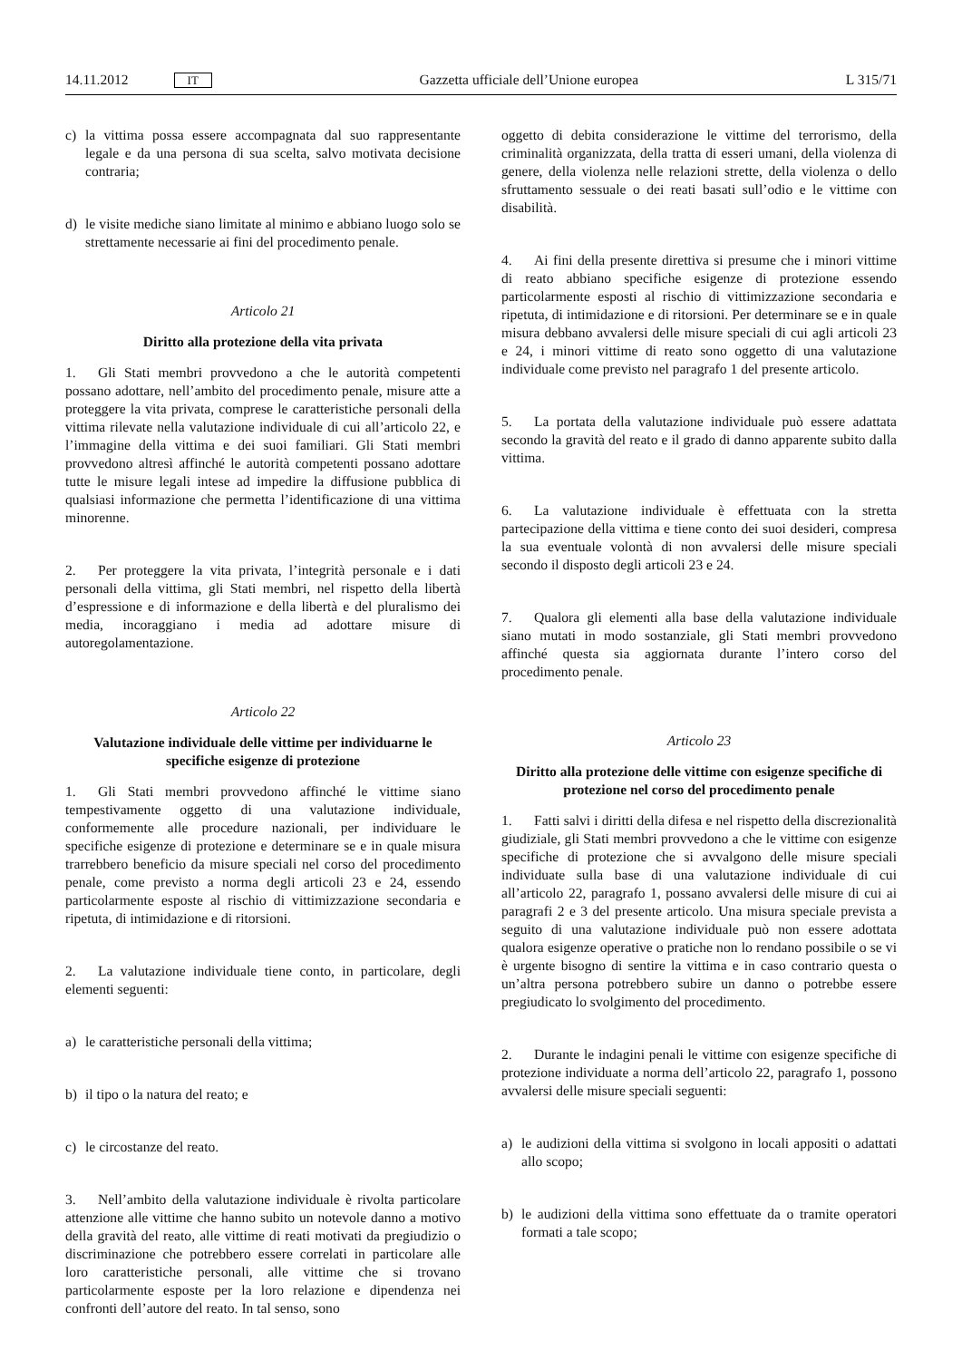14.11.2012 IT
Gazzetta ufficiale dell’Unione europea L 315/71
c) la vittima possa essere accompagnata dal suo rappresentante legale e da una persona di sua scelta, salvo motivata decisione contraria;
d) le visite mediche siano limitate al minimo e abbiano luogo solo se strettamente necessarie ai fini del procedimento penale.
Articolo 21
Diritto alla protezione della vita privata
1. Gli Stati membri provvedono a che le autorità competenti possano adottare, nell’ambito del procedimento penale, misure atte a proteggere la vita privata, comprese le caratteristiche personali della vittima rilevate nella valutazione individuale di cui all’articolo 22, e l’immagine della vittima e dei suoi familiari. Gli Stati membri provvedono altresì affinché le autorità competenti possano adottare tutte le misure legali intese ad impedire la diffusione pubblica di qualsiasi informazione che permetta l’identificazione di una vittima minorenne.
2. Per proteggere la vita privata, l’integrità personale e i dati personali della vittima, gli Stati membri, nel rispetto della libertà d’espressione e di informazione e della libertà e del pluralismo dei media, incoraggiano i media ad adottare misure di autoregolamentazione.
Articolo 22
Valutazione individuale delle vittime per individuarne le specifiche esigenze di protezione
1. Gli Stati membri provvedono affinché le vittime siano tempestivamente oggetto di una valutazione individuale, conformemente alle procedure nazionali, per individuare le specifiche esigenze di protezione e determinare se e in quale misura trarrebbero beneficio da misure speciali nel corso del procedimento penale, come previsto a norma degli articoli 23 e 24, essendo particolarmente esposte al rischio di vittimizzazione secondaria e ripetuta, di intimidazione e di ritorsioni.
2. La valutazione individuale tiene conto, in particolare, degli elementi seguenti:
a) le caratteristiche personali della vittima;
b) il tipo o la natura del reato; e
c) le circostanze del reato.
3. Nell’ambito della valutazione individuale è rivolta particolare attenzione alle vittime che hanno subito un notevole danno a motivo della gravità del reato, alle vittime di reati motivati da pregiudizio o discriminazione che potrebbero essere correlati in particolare alle loro caratteristiche personali, alle vittime che si trovano particolarmente esposte per la loro relazione e dipendenza nei confronti dell’autore del reato. In tal senso, sono
oggetto di debita considerazione le vittime del terrorismo, della criminalità organizzata, della tratta di esseri umani, della violenza di genere, della violenza nelle relazioni strette, della violenza o dello sfruttamento sessuale o dei reati basati sull’odio e le vittime con disabilità.
4. Ai fini della presente direttiva si presume che i minori vittime di reato abbiano specifiche esigenze di protezione essendo particolarmente esposti al rischio di vittimizzazione secondaria e ripetuta, di intimidazione e di ritorsioni. Per determinare se e in quale misura debbano avvalersi delle misure speciali di cui agli articoli 23 e 24, i minori vittime di reato sono oggetto di una valutazione individuale come previsto nel paragrafo 1 del presente articolo.
5. La portata della valutazione individuale può essere adattata secondo la gravità del reato e il grado di danno apparente subito dalla vittima.
6. La valutazione individuale è effettuata con la stretta partecipazione della vittima e tiene conto dei suoi desideri, compresa la sua eventuale volontà di non avvalersi delle misure speciali secondo il disposto degli articoli 23 e 24.
7. Qualora gli elementi alla base della valutazione individuale siano mutati in modo sostanziale, gli Stati membri provvedono affinché questa sia aggiornata durante l’intero corso del procedimento penale.
Articolo 23
Diritto alla protezione delle vittime con esigenze specifiche di protezione nel corso del procedimento penale
1. Fatti salvi i diritti della difesa e nel rispetto della discrezionalità giudiziale, gli Stati membri provvedono a che le vittime con esigenze specifiche di protezione che si avvalgono delle misure speciali individuate sulla base di una valutazione individuale di cui all’articolo 22, paragrafo 1, possano avvalersi delle misure di cui ai paragrafi 2 e 3 del presente articolo. Una misura speciale prevista a seguito di una valutazione individuale può non essere adottata qualora esigenze operative o pratiche non lo rendano possibile o se vi è urgente bisogno di sentire la vittima e in caso contrario questa o un’altra persona potrebbero subire un danno o potrebbe essere pregiudicato lo svolgimento del procedimento.
2. Durante le indagini penali le vittime con esigenze specifiche di protezione individuate a norma dell’articolo 22, paragrafo 1, possono avvalersi delle misure speciali seguenti:
a) le audizioni della vittima si svolgono in locali appositi o adattati allo scopo;
b) le audizioni della vittima sono effettuate da o tramite operatori formati a tale scopo;